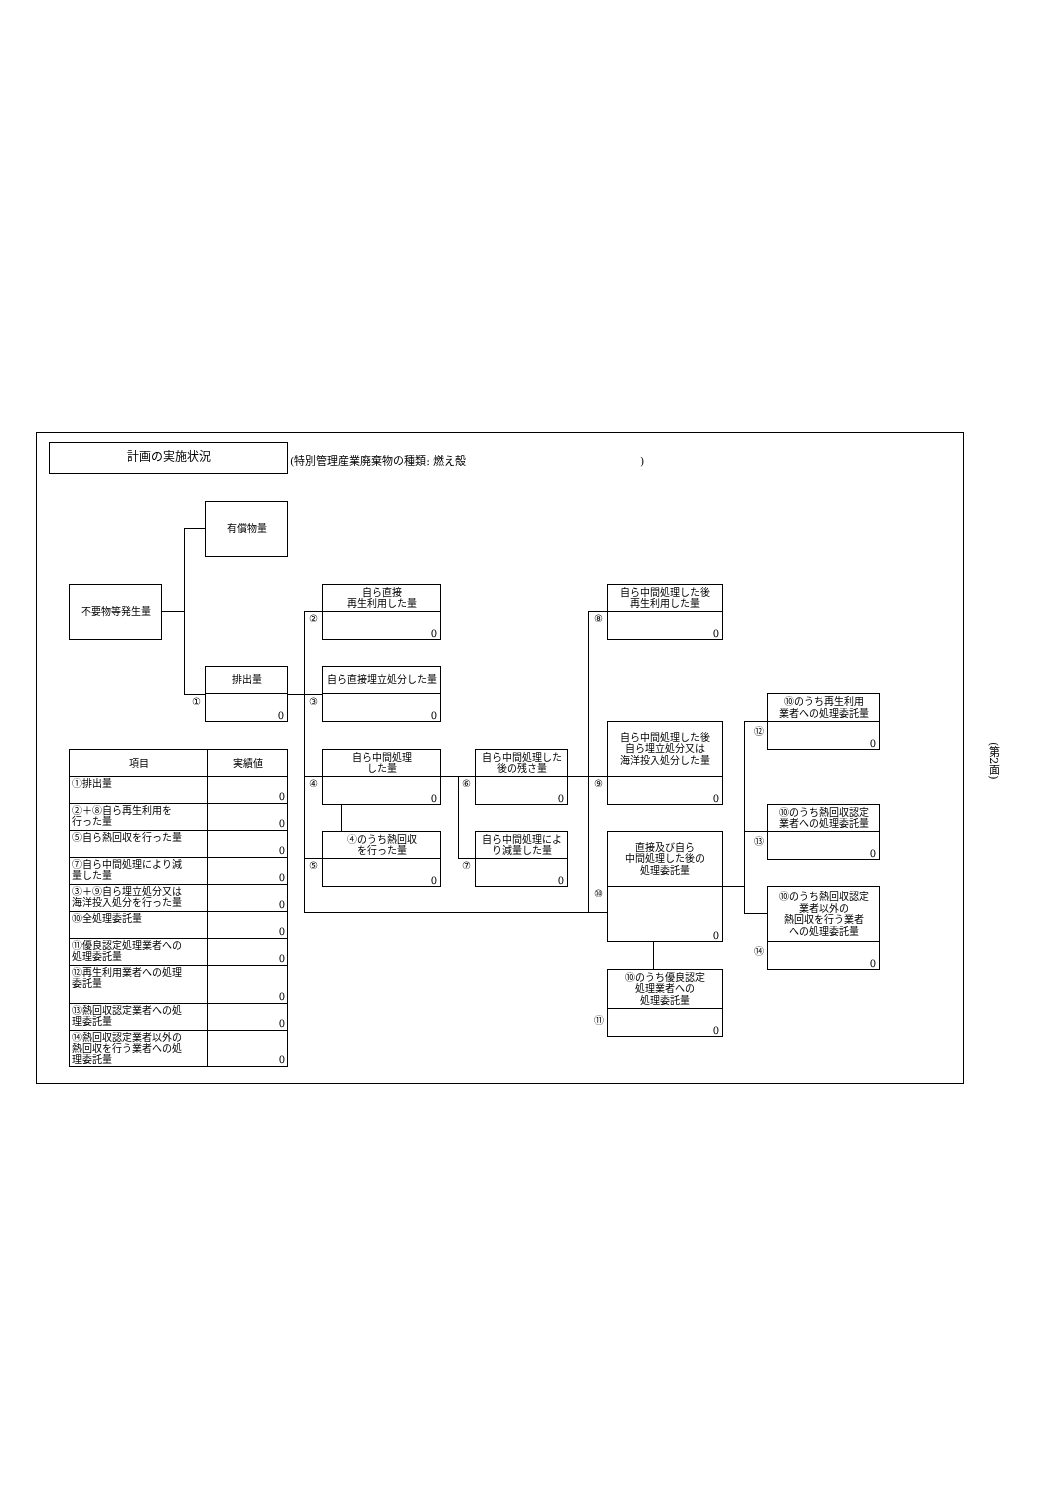計画の実施状況
(特別管理産業廃棄物の種類: 燃え殻 )
有償物量
不要物等発生量
排出量
0
①
自ら直接
再生利用した量
0
②
自ら直接埋立処分した量
0
③
自ら中間処理
した量
0
④
④のうち熱回収
を行った量
0
⑤
自ら中間処理した
後の残さ量
0
⑥
自ら中間処理によ
り減量した量
0
⑦
自ら中間処理した後
再生利用した量
0
⑧
自ら中間処理した後
自ら埋立処分又は
海洋投入処分した量
0
⑨
直接及び自ら
中間処理した後の
処理委託量
0
⑩
⑩のうち優良認定
処理業者への
処理委託量
0
⑪
⑩のうち再生利用
業者への処理委託量
0
⑫
⑩のうち熱回収認定
業者への処理委託量
0
⑬
⑩のうち熱回収認定
業者以外の
熱回収を行う業者
への処理委託量
0
⑭
| 項目 | 実績値 |
| --- | --- |
| ①排出量 | 0 |
| ②＋⑧自ら再生利用を 行った量 | 0 |
| ⑤自ら熱回収を行った量 | 0 |
| ⑦自ら中間処理により減 量した量 | 0 |
| ③＋⑨自ら埋立処分又は 海洋投入処分を行った量 | 0 |
| ⑩全処理委託量 | 0 |
| ⑪優良認定処理業者への 処理委託量 | 0 |
| ⑫再生利用業者への処理 委託量 | 0 |
| ⑬熱回収認定業者への処 理委託量 | 0 |
| ⑭熱回収認定業者以外の 熱回収を行う業者への処 理委託量 | 0 |
(第2面)